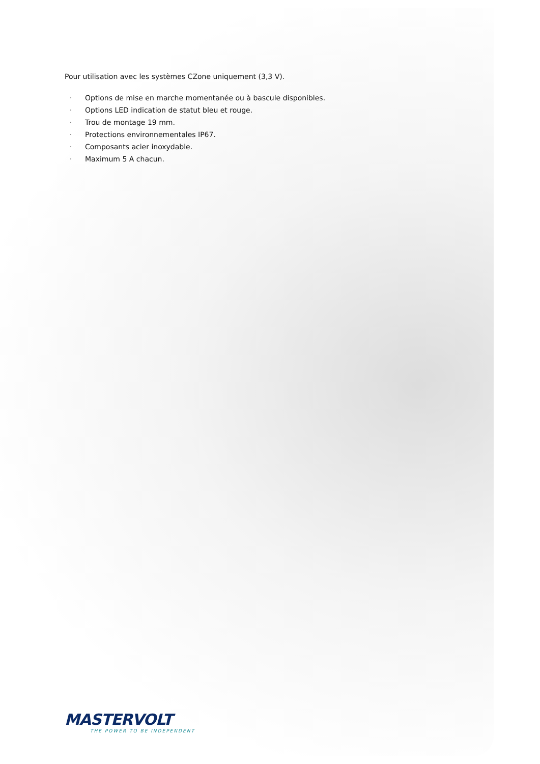Pour utilisation avec les systèmes CZone uniquement (3,3 V).
· Options de mise en marche momentanée ou à bascule disponibles.
· Options LED indication de statut bleu et rouge.
· Trou de montage 19 mm.
· Protections environnementales IP67.
· Composants acier inoxydable.
· Maximum 5 A chacun.
MASTERVOLT
THE POWER TO BE INDEPENDENT